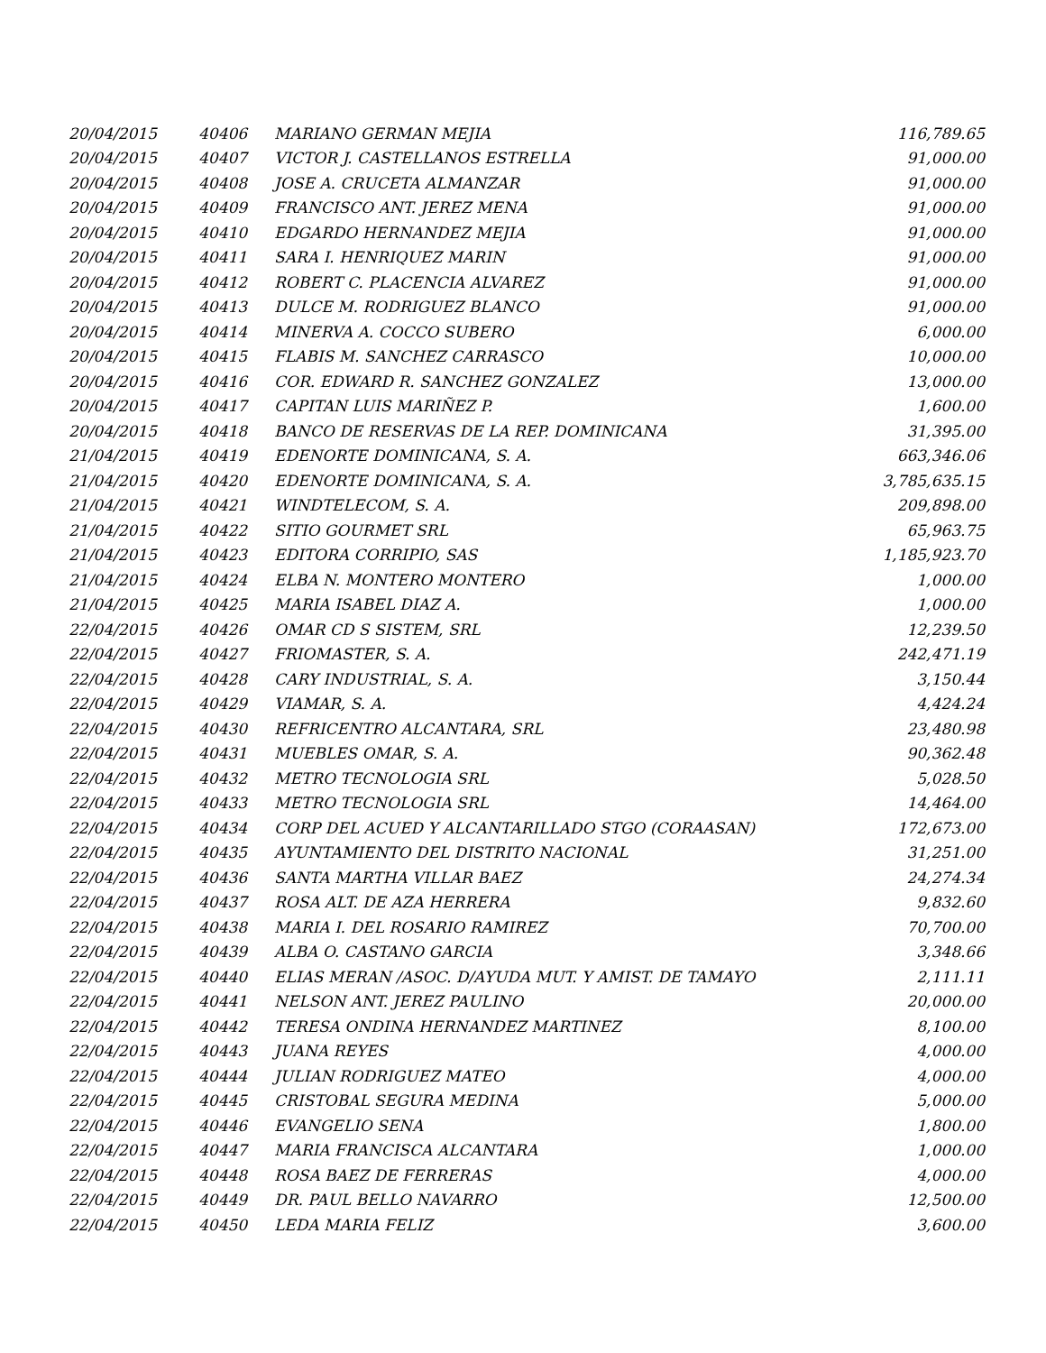| 20/04/2015 | 40406 | MARIANO GERMAN MEJIA | 116,789.65 |
| 20/04/2015 | 40407 | VICTOR J. CASTELLANOS ESTRELLA | 91,000.00 |
| 20/04/2015 | 40408 | JOSE A. CRUCETA ALMANZAR | 91,000.00 |
| 20/04/2015 | 40409 | FRANCISCO ANT. JEREZ MENA | 91,000.00 |
| 20/04/2015 | 40410 | EDGARDO HERNANDEZ MEJIA | 91,000.00 |
| 20/04/2015 | 40411 | SARA I. HENRIQUEZ MARIN | 91,000.00 |
| 20/04/2015 | 40412 | ROBERT C. PLACENCIA ALVAREZ | 91,000.00 |
| 20/04/2015 | 40413 | DULCE M. RODRIGUEZ BLANCO | 91,000.00 |
| 20/04/2015 | 40414 | MINERVA A. COCCO SUBERO | 6,000.00 |
| 20/04/2015 | 40415 | FLABIS M. SANCHEZ CARRASCO | 10,000.00 |
| 20/04/2015 | 40416 | COR. EDWARD R. SANCHEZ GONZALEZ | 13,000.00 |
| 20/04/2015 | 40417 | CAPITAN LUIS MARIÑEZ P. | 1,600.00 |
| 20/04/2015 | 40418 | BANCO DE RESERVAS DE LA REP. DOMINICANA | 31,395.00 |
| 21/04/2015 | 40419 | EDENORTE DOMINICANA, S. A. | 663,346.06 |
| 21/04/2015 | 40420 | EDENORTE DOMINICANA, S. A. | 3,785,635.15 |
| 21/04/2015 | 40421 | WINDTELECOM, S. A. | 209,898.00 |
| 21/04/2015 | 40422 | SITIO GOURMET SRL | 65,963.75 |
| 21/04/2015 | 40423 | EDITORA CORRIPIO, SAS | 1,185,923.70 |
| 21/04/2015 | 40424 | ELBA N. MONTERO MONTERO | 1,000.00 |
| 21/04/2015 | 40425 | MARIA ISABEL DIAZ A. | 1,000.00 |
| 22/04/2015 | 40426 | OMAR CD S SISTEM, SRL | 12,239.50 |
| 22/04/2015 | 40427 | FRIOMASTER, S. A. | 242,471.19 |
| 22/04/2015 | 40428 | CARY INDUSTRIAL, S. A. | 3,150.44 |
| 22/04/2015 | 40429 | VIAMAR, S. A. | 4,424.24 |
| 22/04/2015 | 40430 | REFRICENTRO ALCANTARA, SRL | 23,480.98 |
| 22/04/2015 | 40431 | MUEBLES OMAR, S. A. | 90,362.48 |
| 22/04/2015 | 40432 | METRO TECNOLOGIA SRL | 5,028.50 |
| 22/04/2015 | 40433 | METRO TECNOLOGIA SRL | 14,464.00 |
| 22/04/2015 | 40434 | CORP DEL ACUED Y ALCANTARILLADO STGO (CORAASAN) | 172,673.00 |
| 22/04/2015 | 40435 | AYUNTAMIENTO DEL DISTRITO NACIONAL | 31,251.00 |
| 22/04/2015 | 40436 | SANTA MARTHA VILLAR BAEZ | 24,274.34 |
| 22/04/2015 | 40437 | ROSA ALT. DE AZA HERRERA | 9,832.60 |
| 22/04/2015 | 40438 | MARIA I. DEL ROSARIO RAMIREZ | 70,700.00 |
| 22/04/2015 | 40439 | ALBA O. CASTANO GARCIA | 3,348.66 |
| 22/04/2015 | 40440 | ELIAS MERAN /ASOC. D/AYUDA MUT. Y AMIST. DE TAMAYO | 2,111.11 |
| 22/04/2015 | 40441 | NELSON ANT. JEREZ PAULINO | 20,000.00 |
| 22/04/2015 | 40442 | TERESA ONDINA HERNANDEZ MARTINEZ | 8,100.00 |
| 22/04/2015 | 40443 | JUANA REYES | 4,000.00 |
| 22/04/2015 | 40444 | JULIAN RODRIGUEZ MATEO | 4,000.00 |
| 22/04/2015 | 40445 | CRISTOBAL SEGURA MEDINA | 5,000.00 |
| 22/04/2015 | 40446 | EVANGELIO SENA | 1,800.00 |
| 22/04/2015 | 40447 | MARIA FRANCISCA ALCANTARA | 1,000.00 |
| 22/04/2015 | 40448 | ROSA BAEZ DE FERRERAS | 4,000.00 |
| 22/04/2015 | 40449 | DR. PAUL BELLO NAVARRO | 12,500.00 |
| 22/04/2015 | 40450 | LEDA MARIA FELIZ | 3,600.00 |